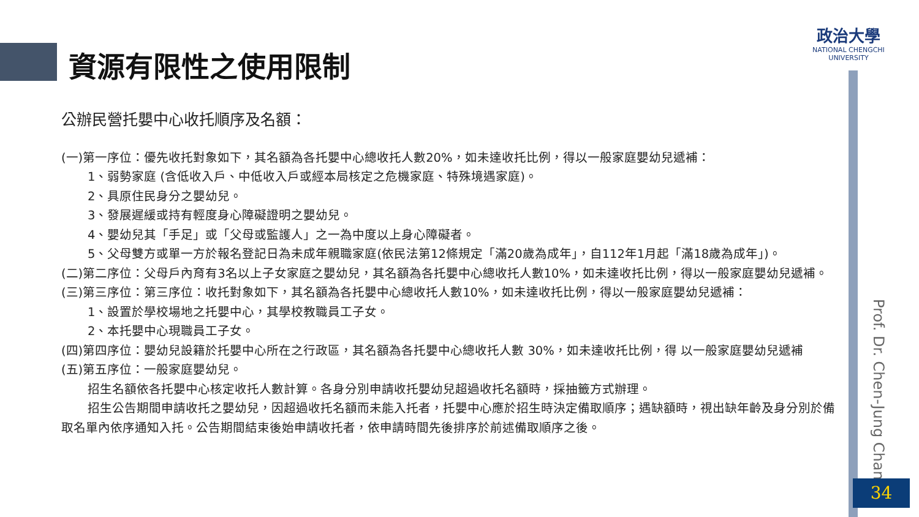資源有限性之使用限制
政治大學
NATIONAL CHENGCHI UNIVERSITY
公辦民營托嬰中心收托順序及名額：
(一)第一序位：優先收托對象如下，其名額為各托嬰中心總收托人數20%，如未達收托比例，得以一般家庭嬰幼兒遞補：
1、弱勢家庭 (含低收入戶、中低收入戶或經本局核定之危機家庭、特殊境遇家庭)。
2、具原住民身分之嬰幼兒。
3、發展遲緩或持有輕度身心障礙證明之嬰幼兒。
4、嬰幼兒其「手足」或「父母或監護人」之一為中度以上身心障礙者。
5、父母雙方或單一方於報名登記日為未成年親職家庭(依民法第12條規定「滿20歲為成年」，自112年1月起「滿18歲為成年」)。
(二)第二序位：父母戶內育有3名以上子女家庭之嬰幼兒，其名額為各托嬰中心總收托人數10%，如未達收托比例，得以一般家庭嬰幼兒遞補。
(三)第三序位：第三序位：收托對象如下，其名額為各托嬰中心總收托人數10%，如未達收托比例，得以一般家庭嬰幼兒遞補：
1、設置於學校場地之托嬰中心，其學校教職員工子女。
2、本托嬰中心現職員工子女。
(四)第四序位：嬰幼兒設籍於托嬰中心所在之行政區，其名額為各托嬰中心總收托人數 30%，如未達收托比例，得 以一般家庭嬰幼兒遞補
(五)第五序位：一般家庭嬰幼兒。
招生名額依各托嬰中心核定收托人數計算。各身分別申請收托嬰幼兒超過收托名額時，採抽籤方式辦理。
招生公告期間申請收托之嬰幼兒，因超過收托名額而未能入托者，托嬰中心應於招生時決定備取順序；遇缺額時，視出缺年齡及身分別於備取名單內依序通知入托。公告期間結束後始申請收托者，依申請時間先後排序於前述備取順序之後。
Prof. Dr. Chen-Jung Chan
34